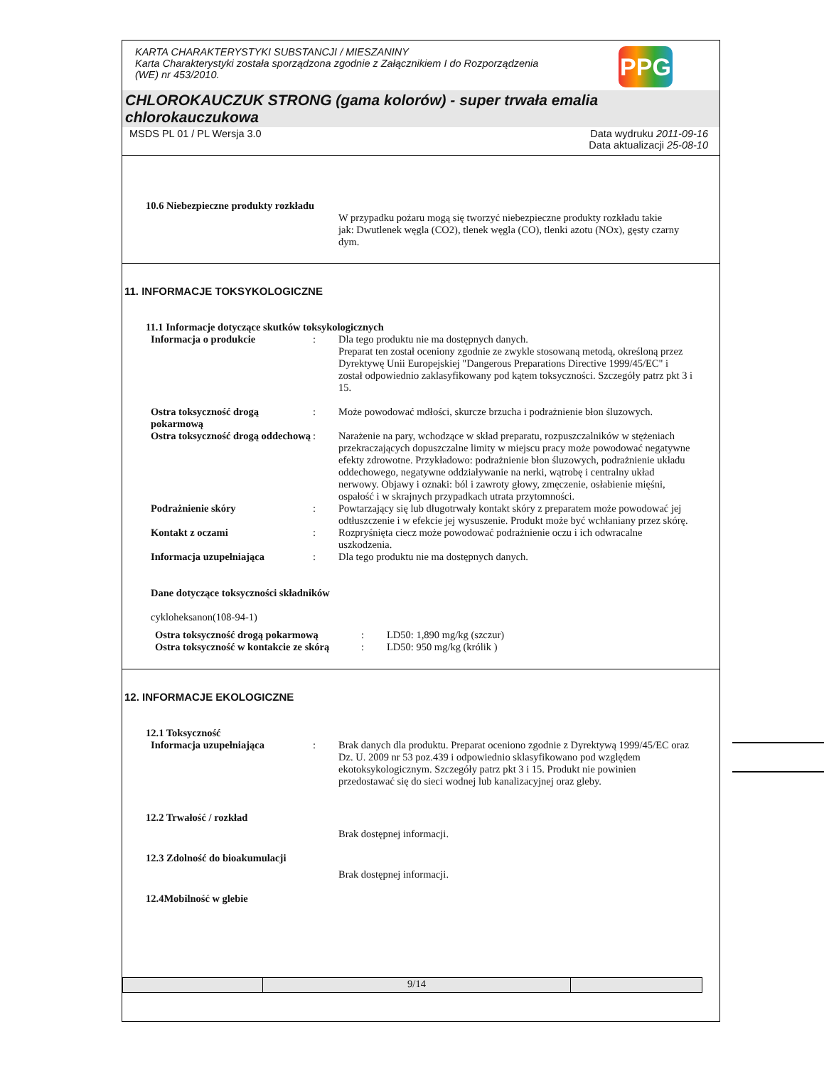KARTA CHARAKTERYSTYKI SUBSTANCJI / MIESZANINY
Karta Charakterystyki została sporządzona zgodnie z Załącznikiem I do Rozporządzenia
(WE) nr 453/2010.
PPG
CHLOROKAUCZUK STRONG (gama kolorów) - super trwała emalia chlorokauczukowa
MSDS PL 01 / PL Wersja 3.0 Data wydruku 2011-09-16
Data aktualizacji 25-08-10
10.6 Niebezpieczne produkty rozkładu
W przypadku pożaru mogą się tworzyć niebezpieczne produkty rozkładu takie jak: Dwutlenek węgla (CO2), tlenek węgla (CO), tlenki azotu (NOx), gęsty czarny dym.
11. INFORMACJE TOKSYKOLOGICZNE
11.1 Informacje dotyczące skutków toksykologicznych
Informacja o produkcie : Dla tego produktu nie ma dostępnych danych.
Preparat ten został oceniony zgodnie ze zwykle stosowaną metodą, określoną przez Dyrektywę Unii Europejskiej "Dangerous Preparations Directive 1999/45/EC" i został odpowiednio zaklasyfikowany pod kątem toksyczności. Szczegóły patrz pkt 3 i 15.
Ostra toksyczność drogą pokarmową
: Może powodować mdłości, skurcze brzucha i podrażnienie błon śluzowych.
Ostra toksyczność drogą oddechową
: Narażenie na pary, wchodzące w skład preparatu, rozpuszczalników w stężeniach przekraczających dopuszczalne limity w miejscu pracy może powodować negatywne efekty zdrowotne. Przykładowo: podrażnienie błon śluzowych, podrażnienie układu oddechowego, negatywne oddziaływanie na nerki, wątrobę i centralny układ nerwowy. Objawy i oznaki: ból i zawroty głowy, zmęczenie, osłabienie mięśni, ospałość i w skrajnych przypadkach utrata przytomności.
Podrażnienie skóry : Powtarzający się lub długotrwały kontakt skóry z preparatem może powodować jej odtłuszczenie i w efekcie jej wysuszenie. Produkt może być wchłaniany przez skórę.
Kontakt z oczami : Rozpryśnięta ciecz może powodować podrażnienie oczu i ich odwracalne uszkodzenia.
Informacja uzupełniająca : Dla tego produktu nie ma dostępnych danych.
Dane dotyczące toksyczności składników
cykloheksanon(108-94-1)
Ostra toksyczność drogą pokarmową : LD50: 1,890 mg/kg (szczur)
Ostra toksyczność w kontakcie ze skórą
: LD50: 950 mg/kg (królik )
12. INFORMACJE EKOLOGICZNE
12.1 Toksyczność
Informacja uzupełniająca : Brak danych dla produktu. Preparat oceniono zgodnie z Dyrektywą 1999/45/EC oraz Dz. U. 2009 nr 53 poz.439 i odpowiednio sklasyfikowano pod względem ekotoksykologicznym. Szczegóły patrz pkt 3 i 15. Produkt nie powinien przedostawać się do sieci wodnej lub kanalizacyjnej oraz gleby.
12.2 Trwałość / rozkład
Brak dostępnej informacji.
12.3 Zdolność do bioakumulacji
Brak dostępnej informacji.
12.4Mobilność w glebie
9/14